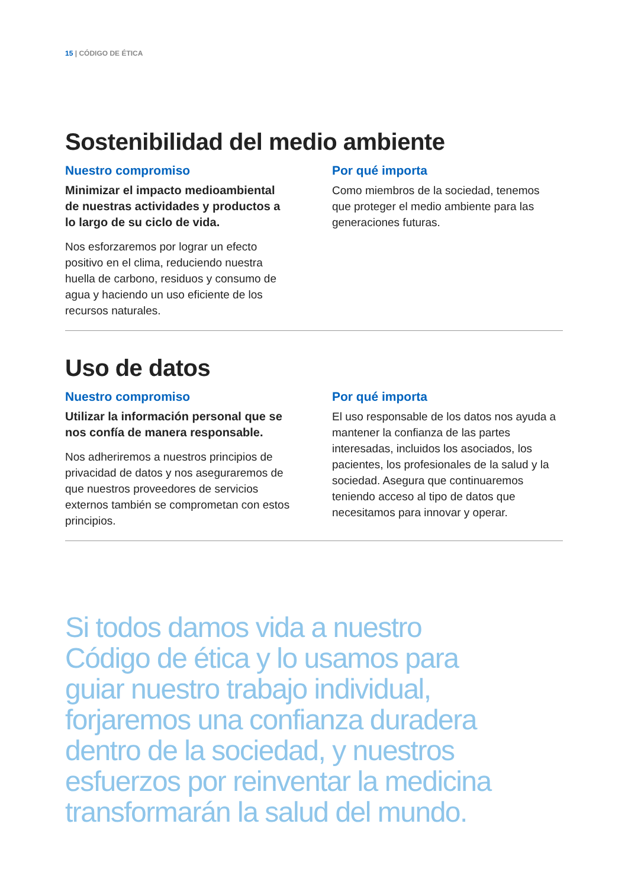15 | CÓDIGO DE ÉTICA
Sostenibilidad del medio ambiente
Nuestro compromiso
Minimizar el impacto medioambiental de nuestras actividades y productos a lo largo de su ciclo de vida.
Nos esforzaremos por lograr un efecto positivo en el clima, reduciendo nuestra huella de carbono, residuos y consumo de agua y haciendo un uso eficiente de los recursos naturales.
Por qué importa
Como miembros de la sociedad, tenemos que proteger el medio ambiente para las generaciones futuras.
Uso de datos
Nuestro compromiso
Utilizar la información personal que se nos confía de manera responsable.
Nos adheriremos a nuestros principios de privacidad de datos y nos aseguraremos de que nuestros proveedores de servicios externos también se comprometan con estos principios.
Por qué importa
El uso responsable de los datos nos ayuda a mantener la confianza de las partes interesadas, incluidos los asociados, los pacientes, los profesionales de la salud y la sociedad. Asegura que continuaremos teniendo acceso al tipo de datos que necesitamos para innovar y operar.
Si todos damos vida a nuestro
Código de ética y lo usamos para
guiar nuestro trabajo individual,
forjaremos una confianza duradera
dentro de la sociedad, y nuestros
esfuerzos por reinventar la medicina
transformarán la salud del mundo.